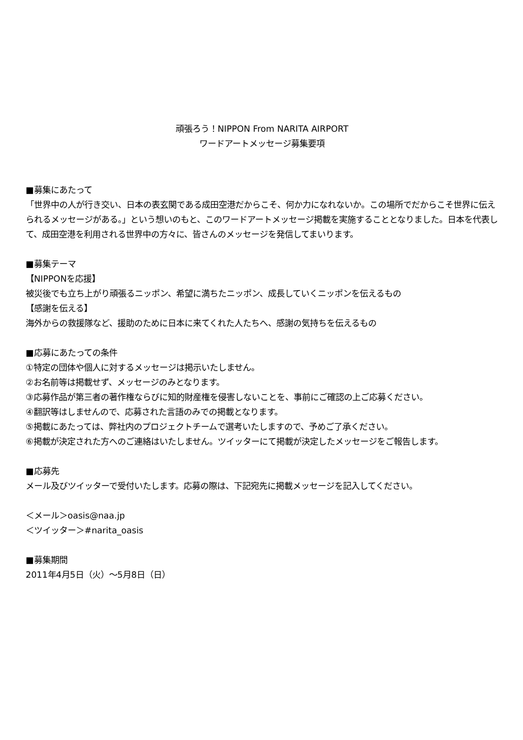頑張ろう！NIPPON From NARITA AIRPORT
ワードアートメッセージ募集要項
■募集にあたって
「世界中の人が行き交い、日本の表玄関である成田空港だからこそ、何か力になれないか。この場所でだからこそ世界に伝えられるメッセージがある。」という想いのもと、このワードアートメッセージ掲載を実施することとなりました。日本を代表して、成田空港を利用される世界中の方々に、皆さんのメッセージを発信してまいります。
■募集テーマ
【NIPPONを応援】
被災後でも立ち上がり頑張るニッポン、希望に満ちたニッポン、成長していくニッポンを伝えるもの
【感謝を伝える】
海外からの救援隊など、援助のために日本に来てくれた人たちへ、感謝の気持ちを伝えるもの
■応募にあたっての条件
①特定の団体や個人に対するメッセージは掲示いたしません。
②お名前等は掲載せず、メッセージのみとなります。
③応募作品が第三者の著作権ならびに知的財産権を侵害しないことを、事前にご確認の上ご応募ください。
④翻訳等はしませんので、応募された言語のみでの掲載となります。
⑤掲載にあたっては、弊社内のプロジェクトチームで選考いたしますので、予めご了承ください。
⑥掲載が決定された方へのご連絡はいたしません。ツイッターにて掲載が決定したメッセージをご報告します。
■応募先
メール及びツイッターで受付いたします。応募の際は、下記宛先に掲載メッセージを記入してください。
＜メール＞oasis@naa.jp
＜ツイッター＞#narita_oasis
■募集期間
2011年4月5日（火）～5月8日（日）